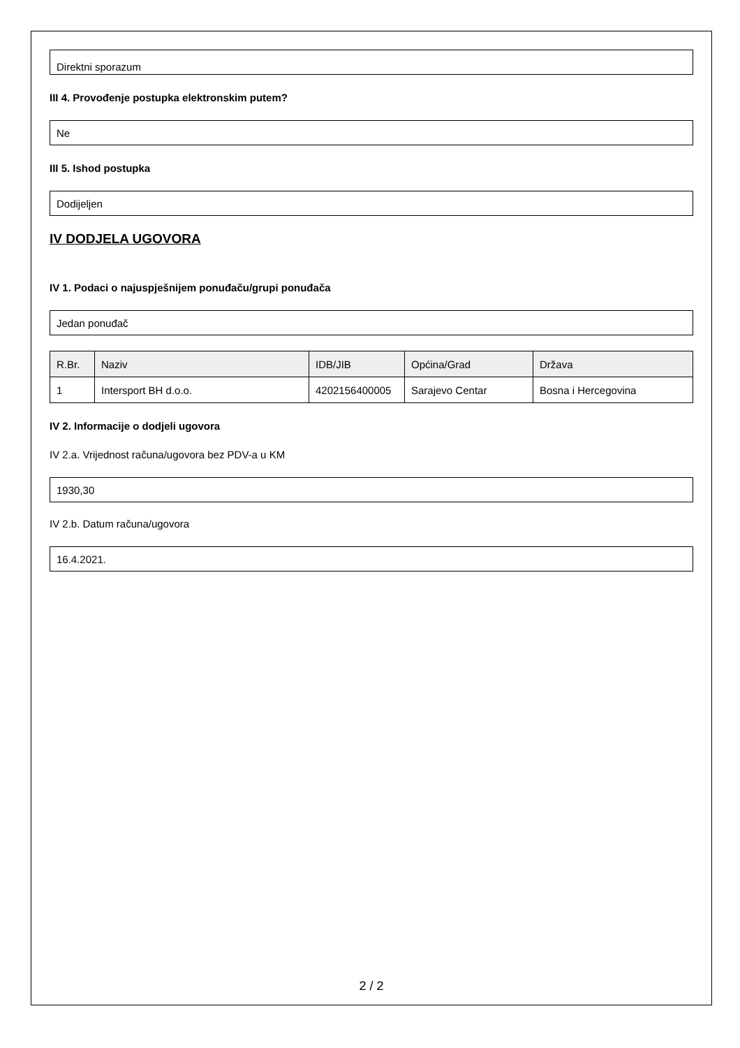Direktni sporazum
III 4. Provođenje postupka elektronskim putem?
Ne
III 5. Ishod postupka
Dodijeljen
IV DODJELA UGOVORA
IV 1. Podaci o najuspješnijem ponuđaču/grupi ponuđača
Jedan ponuđač
| R.Br. | Naziv | IDB/JIB | Općina/Grad | Država |
| --- | --- | --- | --- | --- |
| 1 | Intersport BH d.o.o. | 4202156400005 | Sarajevo Centar | Bosna i Hercegovina |
IV 2. Informacije o dodjeli ugovora
IV 2.a. Vrijednost računa/ugovora bez PDV-a u KM
1930,30
IV 2.b. Datum računa/ugovora
16.4.2021.
2 / 2